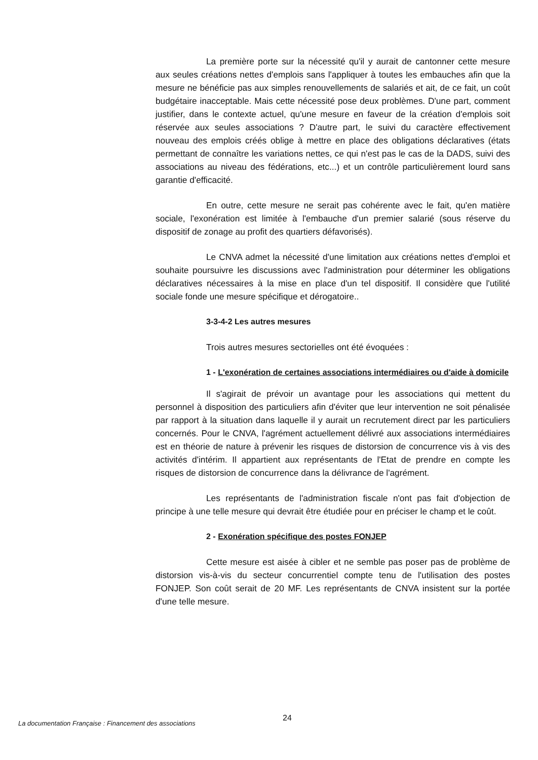La première porte sur la nécessité qu'il y aurait de cantonner cette mesure aux seules créations nettes d'emplois sans l'appliquer à toutes les embauches afin que la mesure ne bénéficie pas aux simples renouvellements de salariés et ait, de ce fait, un coût budgétaire inacceptable. Mais cette nécessité pose deux problèmes. D'une part, comment justifier, dans le contexte actuel, qu'une mesure en faveur de la création d'emplois soit réservée aux seules associations ? D'autre part, le suivi du caractère effectivement nouveau des emplois créés oblige à mettre en place des obligations déclaratives (états permettant de connaître les variations nettes, ce qui n'est pas le cas de la DADS, suivi des associations au niveau des fédérations, etc...) et un contrôle particulièrement lourd sans garantie d'efficacité.
En outre, cette mesure ne serait pas cohérente avec le fait, qu'en matière sociale, l'exonération est limitée à l'embauche d'un premier salarié (sous réserve du dispositif de zonage au profit des quartiers défavorisés).
Le CNVA admet la nécessité d'une limitation aux créations nettes d'emploi et souhaite poursuivre les discussions avec l'administration pour déterminer les obligations déclaratives nécessaires à la mise en place d'un tel dispositif. Il considère que l'utilité sociale fonde une mesure spécifique et dérogatoire..
3-3-4-2 Les autres mesures
Trois autres mesures sectorielles ont été évoquées :
1 - L'exonération de certaines associations intermédiaires ou d'aide à domicile
Il s'agirait de prévoir un avantage pour les associations qui mettent du personnel à disposition des particuliers afin d'éviter que leur intervention ne soit pénalisée par rapport à la situation dans laquelle il y aurait un recrutement direct par les particuliers concernés. Pour le CNVA, l'agrément actuellement délivré aux associations intermédiaires est en théorie de nature à prévenir les risques de distorsion de concurrence vis à vis des activités d'intérim. Il appartient aux représentants de l'Etat de prendre en compte les risques de distorsion de concurrence dans la délivrance de l'agrément.
Les représentants de l'administration fiscale n'ont pas fait d'objection de principe à une telle mesure qui devrait être étudiée pour en préciser le champ et le coût.
2 - Exonération spécifique des postes FONJEP
Cette mesure est aisée à cibler et ne semble pas poser pas de problème de distorsion vis-à-vis du secteur concurrentiel compte tenu de l'utilisation des postes FONJEP. Son coût serait de 20 MF. Les représentants de CNVA insistent sur la portée d'une telle mesure.
24
La documentation Française : Financement des associations